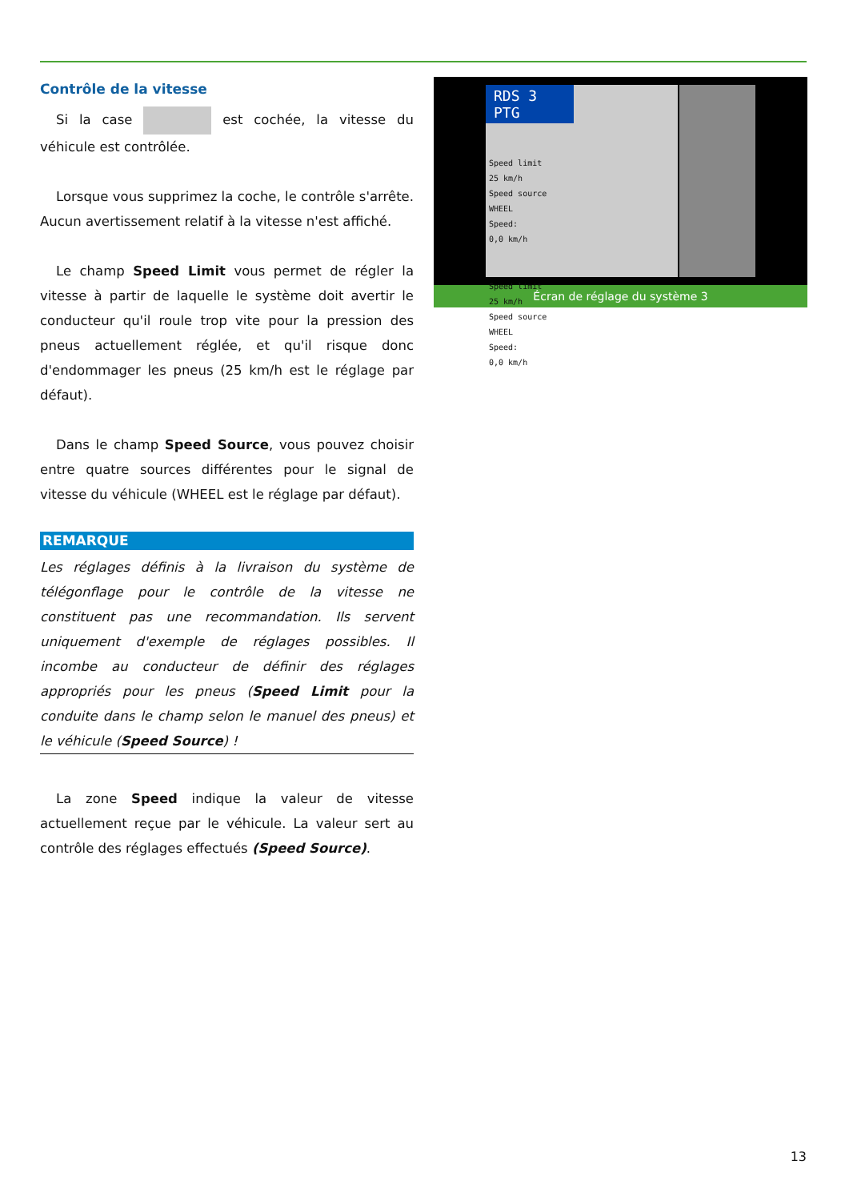Contrôle de la vitesse
Si la case est cochée, la vitesse du véhicule est contrôlée.
Lorsque vous supprimez la coche, le contrôle s'arrête. Aucun avertissement relatif à la vitesse n'est affiché.
Le champ Speed Limit vous permet de régler la vitesse à partir de laquelle le système doit avertir le conducteur qu'il roule trop vite pour la pression des pneus actuellement réglée, et qu'il risque donc d'endommager les pneus (25 km/h est le réglage par défaut).
Dans le champ Speed Source, vous pouvez choisir entre quatre sources différentes pour le signal de vitesse du véhicule (WHEEL est le réglage par défaut).
REMARQUE
Les réglages définis à la livraison du système de télégonflage pour le contrôle de la vitesse ne constituent pas une recommandation. Ils servent uniquement d'exemple de réglages possibles. Il incombe au conducteur de définir des réglages appropriés pour les pneus (Speed Limit pour la conduite dans le champ selon le manuel des pneus) et le véhicule (Speed Source) !
La zone Speed indique la valeur de vitesse actuellement reçue par le véhicule. La valeur sert au contrôle des réglages effectués (Speed Source).
RDS 3 PTG
Speed limit
25 km/h
Speed source
WHEEL
Speed:
0,0 km/h
Speed limit
25 km/h
Speed source
WHEEL
Speed:
0,0 km/h
Écran de réglage du système 3
13